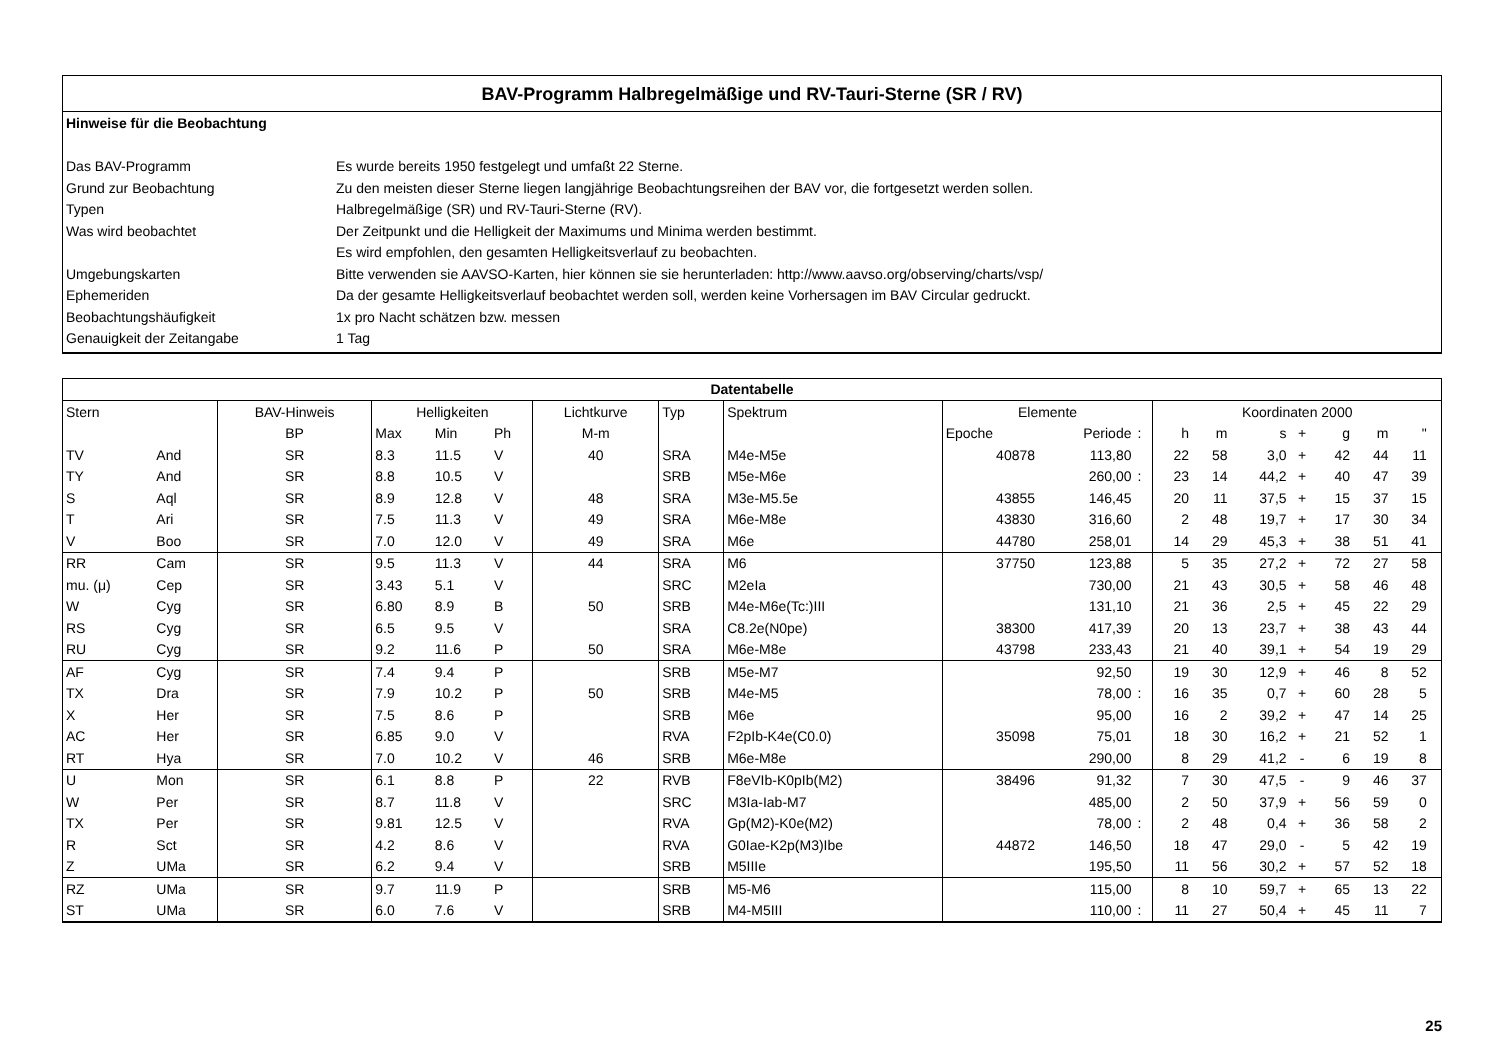BAV-Programm Halbregelmäßige und RV-Tauri-Sterne (SR / RV)
Hinweise für die Beobachtung
Das BAV-Programm Es wurde bereits 1950 festgelegt und umfaßt 22 Sterne.
Grund zur Beobachtung Zu den meisten dieser Sterne liegen langjährige Beobachtungsreihen der BAV vor, die fortgesetzt werden sollen.
Typen Halbregelmäßige (SR) und RV-Tauri-Sterne (RV).
Was wird beobachtet Der Zeitpunkt und die Helligkeit der Maximums und Minima werden bestimmt.
Es wird empfohlen, den gesamten Helligkeitsverlauf zu beobachten.
Umgebungskarten Bitte verwenden sie AAVSO-Karten, hier können sie sie herunterladen: http://www.aavso.org/observing/charts/vsp/
Ephemeriden Da der gesamte Helligkeitsverlauf beobachtet werden soll, werden keine Vorhersagen im BAV Circular gedruckt.
Beobachtungshäufigkeit 1x pro Nacht schätzen bzw. messen
Genauigkeit der Zeitangabe 1 Tag
| Datentabelle | | | | | | | | | | | | | | | | | | | |
| --- | --- | --- | --- | --- | --- | --- | --- | --- | --- | --- | --- | --- | --- | --- | --- | --- | --- | --- | --- |
| Stern | | BAV-Hinweis | Helligkeiten | | | Lichtkurve | Typ | Spektrum | Elemente | | | Koordinaten 2000 | | | | | | | |
| | | BP | Max | Min | Ph | M-m | | | Epoche | Periode | : | h | m | s | + | g | m | " | |
| TV | And | SR | 8.3 | 11.5 | V | 40 | SRA | M4e-M5e | 40878 | 113,80 | | 22 | 58 | 3,0 | + | 42 | 44 | 11 | |
| TY | And | SR | 8.8 | 10.5 | V | | SRB | M5e-M6e | | 260,00 | : | 23 | 14 | 44,2 | + | 40 | 47 | 39 | |
| S | Aql | SR | 8.9 | 12.8 | V | 48 | SRA | M3e-M5.5e | 43855 | 146,45 | | 20 | 11 | 37,5 | + | 15 | 37 | 15 | |
| T | Ari | SR | 7.5 | 11.3 | V | 49 | SRA | M6e-M8e | 43830 | 316,60 | | 2 | 48 | 19,7 | + | 17 | 30 | 34 | |
| V | Boo | SR | 7.0 | 12.0 | V | 49 | SRA | M6e | 44780 | 258,01 | | 14 | 29 | 45,3 | + | 38 | 51 | 41 | |
| RR | Cam | SR | 9.5 | 11.3 | V | 44 | SRA | M6 | 37750 | 123,88 | | 5 | 35 | 27,2 | + | 72 | 27 | 58 | |
| mu. (μ) | Cep | SR | 3.43 | 5.1 | V | | SRC | M2eIa | | 730,00 | | 21 | 43 | 30,5 | + | 58 | 46 | 48 | |
| W | Cyg | SR | 6.80 | 8.9 | B | 50 | SRB | M4e-M6e(Tc:)III | | 131,10 | | 21 | 36 | 2,5 | + | 45 | 22 | 29 | |
| RS | Cyg | SR | 6.5 | 9.5 | V | | SRA | C8.2e(N0pe) | 38300 | 417,39 | | 20 | 13 | 23,7 | + | 38 | 43 | 44 | |
| RU | Cyg | SR | 9.2 | 11.6 | P | 50 | SRA | M6e-M8e | 43798 | 233,43 | | 21 | 40 | 39,1 | + | 54 | 19 | 29 | |
| AF | Cyg | SR | 7.4 | 9.4 | P | | SRB | M5e-M7 | | 92,50 | | 19 | 30 | 12,9 | + | 46 | 8 | 52 | |
| TX | Dra | SR | 7.9 | 10.2 | P | 50 | SRB | M4e-M5 | | 78,00 | : | 16 | 35 | 0,7 | + | 60 | 28 | 5 | |
| X | Her | SR | 7.5 | 8.6 | P | | SRB | M6e | | 95,00 | | 16 | 2 | 39,2 | + | 47 | 14 | 25 | |
| AC | Her | SR | 6.85 | 9.0 | V | | RVA | F2pIb-K4e(C0.0) | 35098 | 75,01 | | 18 | 30 | 16,2 | + | 21 | 52 | 1 | |
| RT | Hya | SR | 7.0 | 10.2 | V | 46 | SRB | M6e-M8e | | 290,00 | | 8 | 29 | 41,2 | - | 6 | 19 | 8 | |
| U | Mon | SR | 6.1 | 8.8 | P | 22 | RVB | F8eVIb-K0pIb(M2) | 38496 | 91,32 | | 7 | 30 | 47,5 | - | 9 | 46 | 37 | |
| W | Per | SR | 8.7 | 11.8 | V | | SRC | M3Ia-Iab-M7 | | 485,00 | | 2 | 50 | 37,9 | + | 56 | 59 | 0 | |
| TX | Per | SR | 9.81 | 12.5 | V | | RVA | Gp(M2)-K0e(M2) | | 78,00 | : | 2 | 48 | 0,4 | + | 36 | 58 | 2 | |
| R | Sct | SR | 4.2 | 8.6 | V | | RVA | G0Iae-K2p(M3)Ibe | 44872 | 146,50 | | 18 | 47 | 29,0 | - | 5 | 42 | 19 | |
| Z | UMa | SR | 6.2 | 9.4 | V | | SRB | M5IIIe | | 195,50 | | 11 | 56 | 30,2 | + | 57 | 52 | 18 | |
| RZ | UMa | SR | 9.7 | 11.9 | P | | SRB | M5-M6 | | 115,00 | | 8 | 10 | 59,7 | + | 65 | 13 | 22 | |
| ST | UMa | SR | 6.0 | 7.6 | V | | SRB | M4-M5III | | 110,00 | : | 11 | 27 | 50,4 | + | 45 | 11 | 7 | |
25